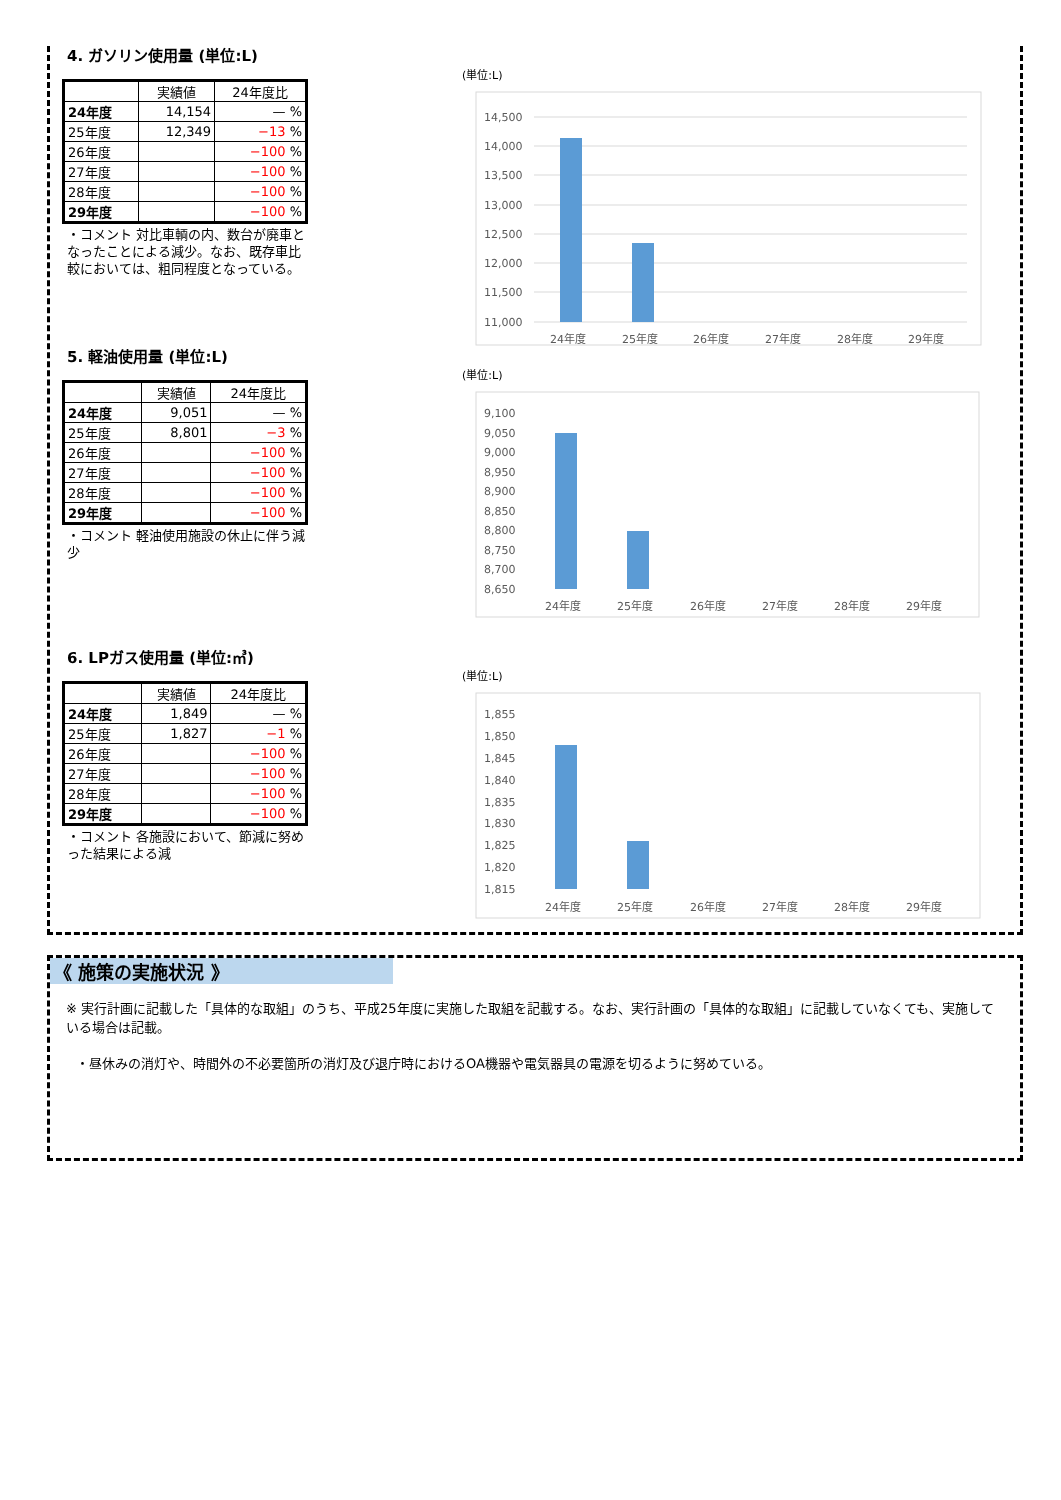4. ガソリン使用量 (単位:L)
| | 実績値 | 24年度比 |
| --- | --- | --- |
| 24年度 | 14,154 | — % |
| 25年度 | 12,349 | −13 % |
| 26年度 | | −100 % |
| 27年度 | | −100 % |
| 28年度 | | −100 % |
| 29年度 | | −100 % |
・コメント 対比車輌の内、数台が廃車となったことによる減少。なお、既存車比較においては、粗同程度となっている。
5. 軽油使用量 (単位:L)
| | 実績値 | 24年度比 |
| --- | --- | --- |
| 24年度 | 9,051 | — % |
| 25年度 | 8,801 | −3 % |
| 26年度 | | −100 % |
| 27年度 | | −100 % |
| 28年度 | | −100 % |
| 29年度 | | −100 % |
・コメント 軽油使用施設の休止に伴う減少
6. LPガス使用量 (単位:㎥)
| | 実績値 | 24年度比 |
| --- | --- | --- |
| 24年度 | 1,849 | — % |
| 25年度 | 1,827 | −1 % |
| 26年度 | | −100 % |
| 27年度 | | −100 % |
| 28年度 | | −100 % |
| 29年度 | | −100 % |
・コメント 各施設において、節減に努めった結果による減
(単位:L)
14,500
14,000
13,500
13,000
12,500
12,000
11,500
11,000
24年度
25年度
26年度
27年度
28年度
29年度
(単位:L)
9,100
9,050
9,000
8,950
8,900
8,850
8,800
8,750
8,700
8,650
24年度
25年度
26年度
27年度
28年度
29年度
(単位:L)
1,855
1,850
1,845
1,840
1,835
1,830
1,825
1,820
1,815
24年度
25年度
26年度
27年度
28年度
29年度
《 施策の実施状況 》
※ 実行計画に記載した「具体的な取組」のうち、平成25年度に実施した取組を記載する。なお、実行計画の「具体的な取組」に記載していなくても、実施している場合は記載。
・昼休みの消灯や、時間外の不必要箇所の消灯及び退庁時におけるOA機器や電気器具の電源を切るように努めている。